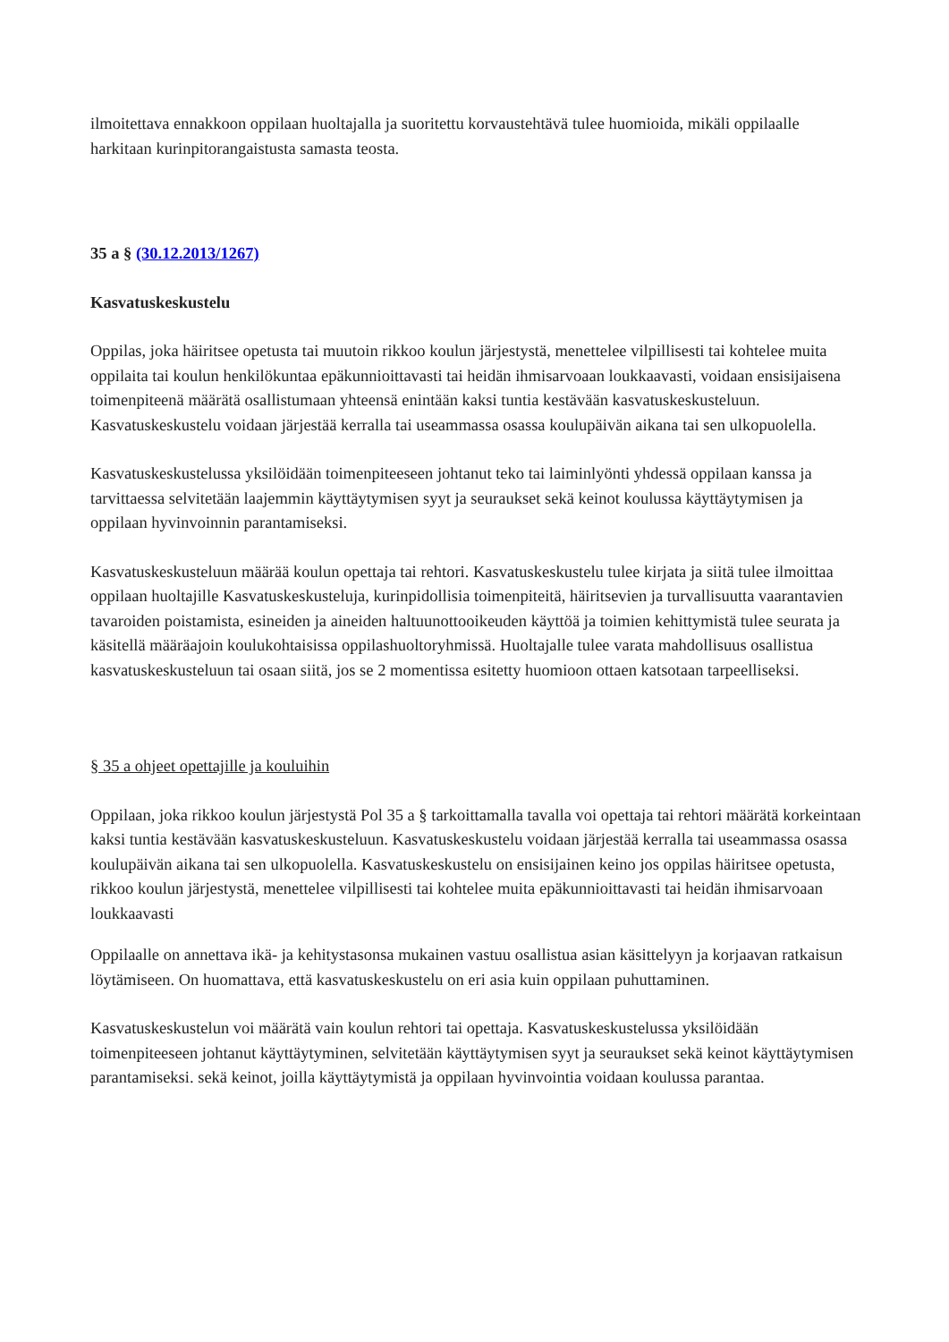ilmoitettava ennakkoon oppilaan huoltajalla ja suoritettu korvaustehtävä tulee huomioida, mikäli oppilaalle harkitaan kurinpitorangaistusta samasta teosta.
35 a § (30.12.2013/1267)
Kasvatuskeskustelu
Oppilas, joka häiritsee opetusta tai muutoin rikkoo koulun järjestystä, menettelee vilpillisesti tai kohtelee muita oppilaita tai koulun henkilökuntaa epäkunnioittavasti tai heidän ihmisarvoaan loukkaavasti, voidaan ensisijaisena toimenpiteenä määrätä osallistumaan yhteensä enintään kaksi tuntia kestävään kasvatuskeskusteluun. Kasvatuskeskustelu voidaan järjestää kerralla tai useammassa osassa koulupäivän aikana tai sen ulkopuolella.
Kasvatuskeskustelussa yksilöidään toimenpiteeseen johtanut teko tai laiminlyönti yhdessä oppilaan kanssa ja tarvittaessa selvitetään laajemmin käyttäytymisen syyt ja seuraukset sekä keinot koulussa käyttäytymisen ja oppilaan hyvinvoinnin parantamiseksi.
Kasvatuskeskusteluun määrää koulun opettaja tai rehtori. Kasvatuskeskustelu tulee kirjata ja siitä tulee ilmoittaa oppilaan huoltajille Kasvatuskeskusteluja, kurinpidollisia toimenpiteitä, häiritsevien ja turvallisuutta vaarantavien tavaroiden poistamista, esineiden ja aineiden haltuunottooikeuden käyttöä ja toimien kehittymistä tulee seurata ja käsitellä määräajoin koulukohtaisissa oppilashuoltoryhmissä. Huoltajalle tulee varata mahdollisuus osallistua kasvatuskeskusteluun tai osaan siitä, jos se 2 momentissa esitetty huomioon ottaen katsotaan tarpeelliseksi.
§ 35 a ohjeet opettajille ja kouluihin
Oppilaan, joka rikkoo koulun järjestystä Pol 35 a § tarkoittamalla tavalla voi opettaja tai rehtori määrätä korkeintaan kaksi tuntia kestävään kasvatuskeskusteluun. Kasvatuskeskustelu voidaan järjestää kerralla tai useammassa osassa koulupäivän aikana tai sen ulkopuolella. Kasvatuskeskustelu on ensisijainen keino jos oppilas häiritsee opetusta, rikkoo koulun järjestystä, menettelee vilpillisesti tai kohtelee muita epäkunnioittavasti tai heidän ihmisarvoaan loukkaavasti
Oppilaalle on annettava ikä- ja kehitystasonsa mukainen vastuu osallistua asian käsittelyyn ja korjaavan ratkaisun löytämiseen. On huomattava, että kasvatuskeskustelu on eri asia kuin oppilaan puhuttaminen.
Kasvatuskeskustelun voi määrätä vain koulun rehtori tai opettaja. Kasvatuskeskustelussa yksilöidään toimenpiteeseen johtanut käyttäytyminen, selvitetään käyttäytymisen syyt ja seuraukset sekä keinot käyttäytymisen parantamiseksi. sekä keinot, joilla käyttäytymistä ja oppilaan hyvinvointia voidaan koulussa parantaa.